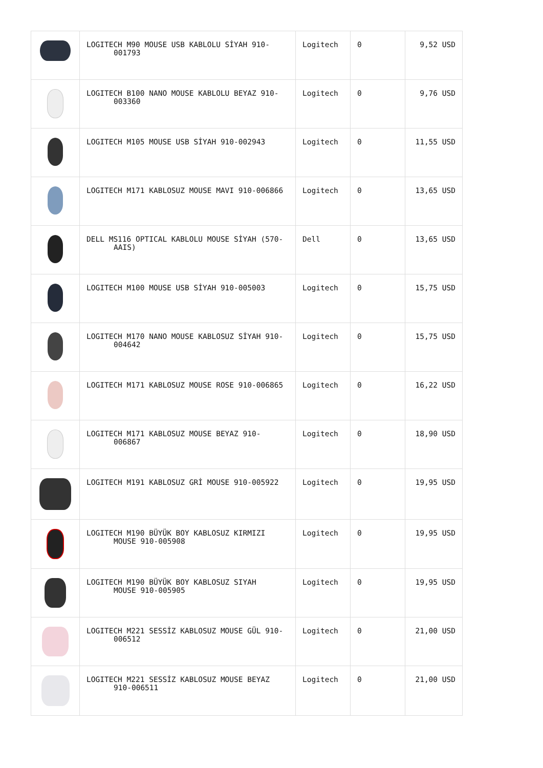| | LOGITECH M90 MOUSE USB KABLOLU SİYAH 910- 001793 | Logitech | 0 | 9,52 USD |
| | LOGITECH B100 NANO MOUSE KABLOLU BEYAZ 910- 003360 | Logitech | 0 | 9,76 USD |
| | LOGITECH M105 MOUSE USB SİYAH 910-002943 | Logitech | 0 | 11,55 USD |
| | LOGITECH M171 KABLOSUZ MOUSE MAVI 910-006866 | Logitech | 0 | 13,65 USD |
| | DELL MS116 OPTICAL KABLOLU MOUSE SİYAH (570- AAIS) | Dell | 0 | 13,65 USD |
| | LOGITECH M100 MOUSE USB SİYAH 910-005003 | Logitech | 0 | 15,75 USD |
| | LOGITECH M170 NANO MOUSE KABLOSUZ SİYAH 910- 004642 | Logitech | 0 | 15,75 USD |
| | LOGITECH M171 KABLOSUZ MOUSE ROSE 910-006865 | Logitech | 0 | 16,22 USD |
| | LOGITECH M171 KABLOSUZ MOUSE BEYAZ 910- 006867 | Logitech | 0 | 18,90 USD |
| | LOGITECH M191 KABLOSUZ GRİ MOUSE 910-005922 | Logitech | 0 | 19,95 USD |
| | LOGITECH M190 BÜYÜK BOY KABLOSUZ KIRMIZI MOUSE 910-005908 | Logitech | 0 | 19,95 USD |
| | LOGITECH M190 BÜYÜK BOY KABLOSUZ SIYAH MOUSE 910-005905 | Logitech | 0 | 19,95 USD |
| | LOGITECH M221 SESSİZ KABLOSUZ MOUSE GÜL 910- 006512 | Logitech | 0 | 21,00 USD |
| | LOGITECH M221 SESSİZ KABLOSUZ MOUSE BEYAZ 910-006511 | Logitech | 0 | 21,00 USD |